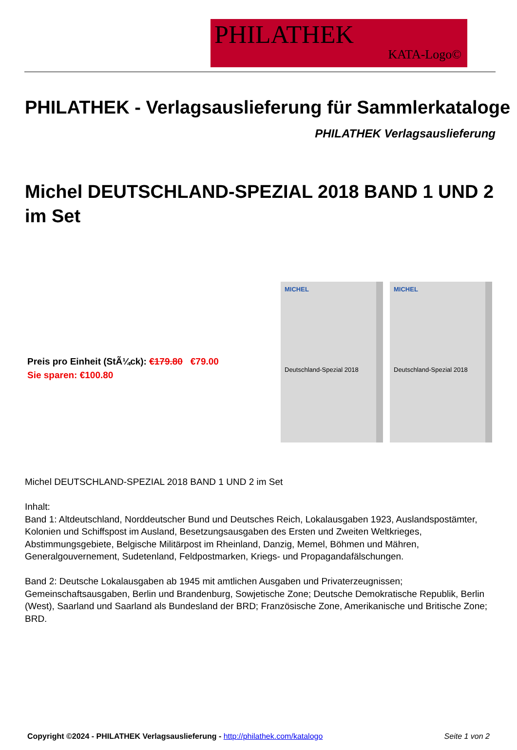PHILATHEK
KATA-Logo©
PHILATHEK - Verlagsauslieferung für Sammlerkataloge
PHILATHEK Verlagsauslieferung
Michel DEUTSCHLAND-SPEZIAL 2018 BAND 1 UND 2 im Set
Preis pro Einheit (StÃ¼ck): €179.80 €79.00
Sie sparen: €100.80
MICHEL
Deutschland-Spezial 2018
MICHEL
Deutschland-Spezial 2018
Michel DEUTSCHLAND-SPEZIAL 2018 BAND 1 UND 2 im Set
Inhalt:
Band 1: Altdeutschland, Norddeutscher Bund und Deutsches Reich, Lokalausgaben 1923, Auslandspostämter, Kolonien und Schiffspost im Ausland, Besetzungsausgaben des Ersten und Zweiten Weltkrieges, Abstimmungsgebiete, Belgische Militärpost im Rheinland, Danzig, Memel, Böhmen und Mähren, Generalgouvernement, Sudetenland, Feldpostmarken, Kriegs- und Propagandafälschungen.
Band 2: Deutsche Lokalausgaben ab 1945 mit amtlichen Ausgaben und Privaterzeugnissen; Gemeinschaftsausgaben, Berlin und Brandenburg, Sowjetische Zone; Deutsche Demokratische Republik, Berlin (West), Saarland und Saarland als Bundesland der BRD; Französische Zone, Amerikanische und Britische Zone; BRD.
Copyright ©2024 - PHILATHEK Verlagsauslieferung - http://philathek.com/katalogo Seite 1 von 2